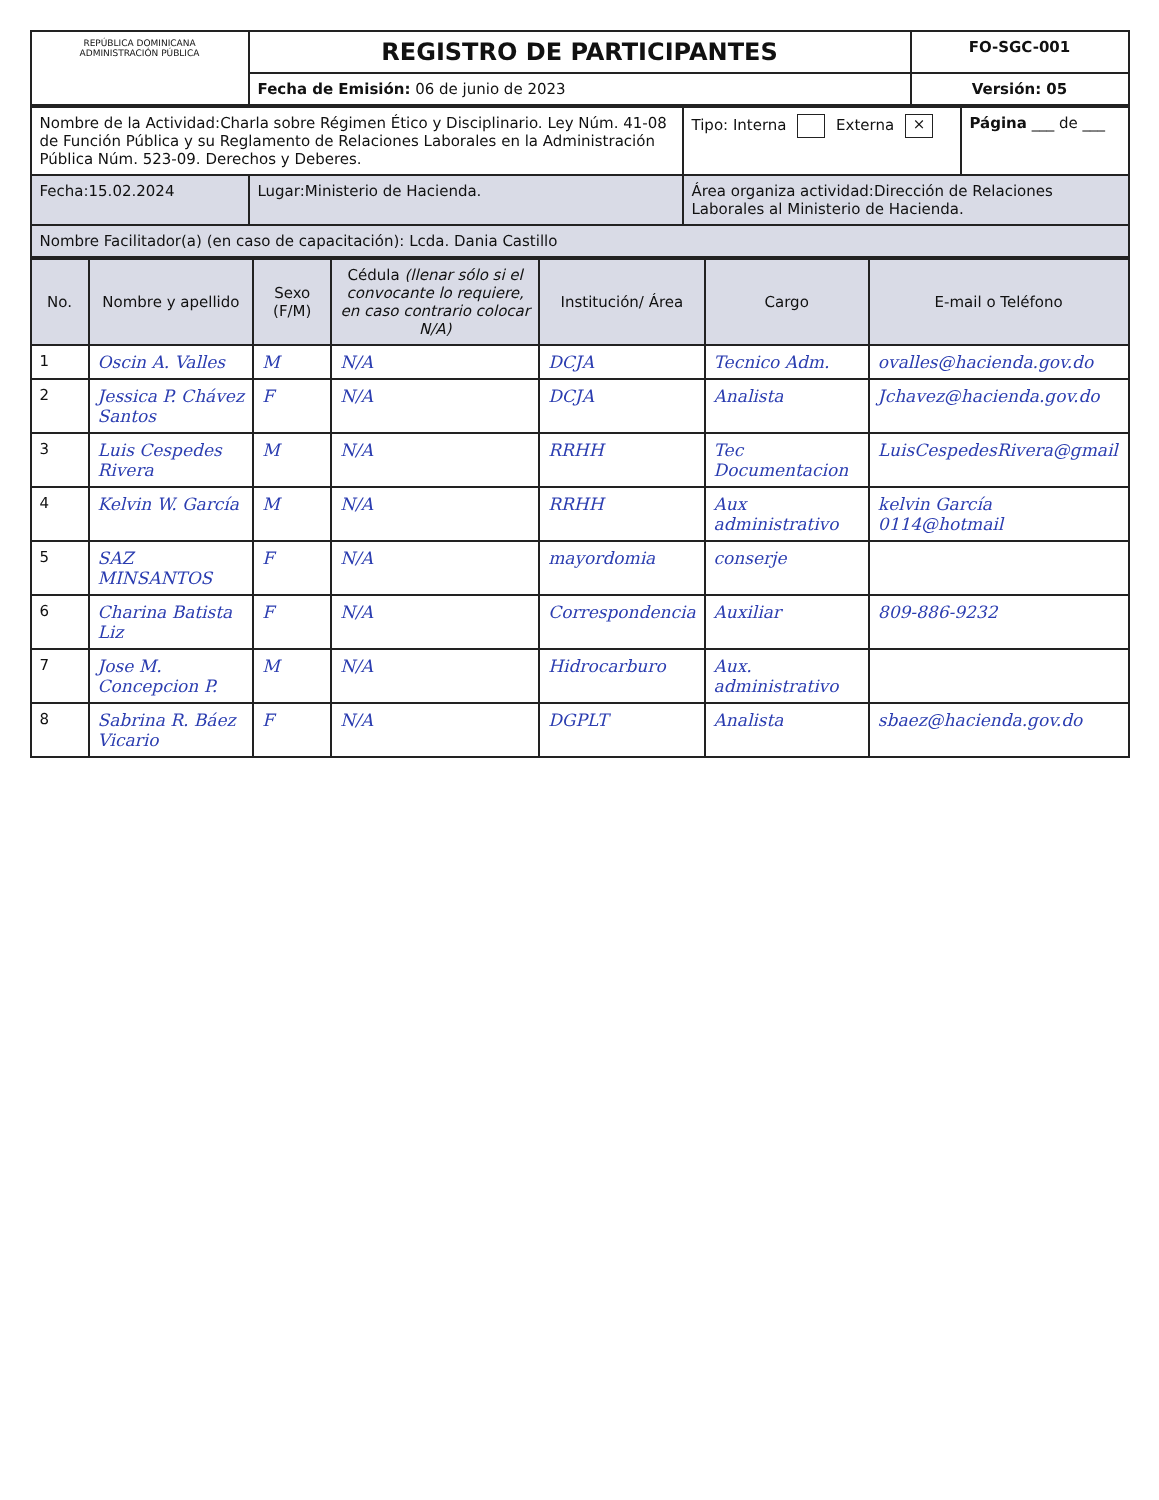| REPÚBLICA DOMINICANA ADMINISTRACIÓN PÚBLICA | REGISTRO DE PARTICIPANTES | FO-SGC-001 |
| | Fecha de Emisión: 06 de junio de 2023 | Versión: 05 |
| Nombre de la Actividad:Charla sobre Régimen Ético y Disciplinario. Ley Núm. 41-08 de Función Pública y su Reglamento de Relaciones Laborales en la Administración Pública Núm. 523-09. Derechos y Deberes. | | Tipo: Interna Externa × | Página ___ de ___ |
| Fecha:15.02.2024 | Lugar:Ministerio de Hacienda. | Área organiza actividad:Dirección de Relaciones Laborales al Ministerio de Hacienda. | |
| Nombre Facilitador(a) (en caso de capacitación): Lcda. Dania Castillo | | | |
| No. | Nombre y apellido | Sexo (F/M) | Cédula (llenar sólo si el convocante lo requiere, en caso contrario colocar N/A) | Institución/ Área | Cargo | E-mail o Teléfono |
| --- | --- | --- | --- | --- | --- | --- |
| 1 | Oscin A. Valles | M | N/A | DCJA | Tecnico Adm. | ovalles@hacienda.gov.do |
| 2 | Jessica P. Chávez Santos | F | N/A | DCJA | Analista | Jchavez@hacienda.gov.do |
| 3 | Luis Cespedes Rivera | M | N/A | RRHH | Tec Documentacion | LuisCespedesRivera@gmail |
| 4 | Kelvin W. García | M | N/A | RRHH | Aux administrativo | kelvin García 0114@hotmail |
| 5 | SAZ MINSANTOS | F | N/A | mayordomia | conserje | |
| 6 | Charina Batista Liz | F | N/A | Correspondencia | Auxiliar | 809-886-9232 |
| 7 | Jose M. Concepcion P. | M | N/A | Hidrocarburo | Aux. administrativo | |
| 8 | Sabrina R. Báez Vicario | F | N/A | DGPLT | Analista | sbaez@hacienda.gov.do |